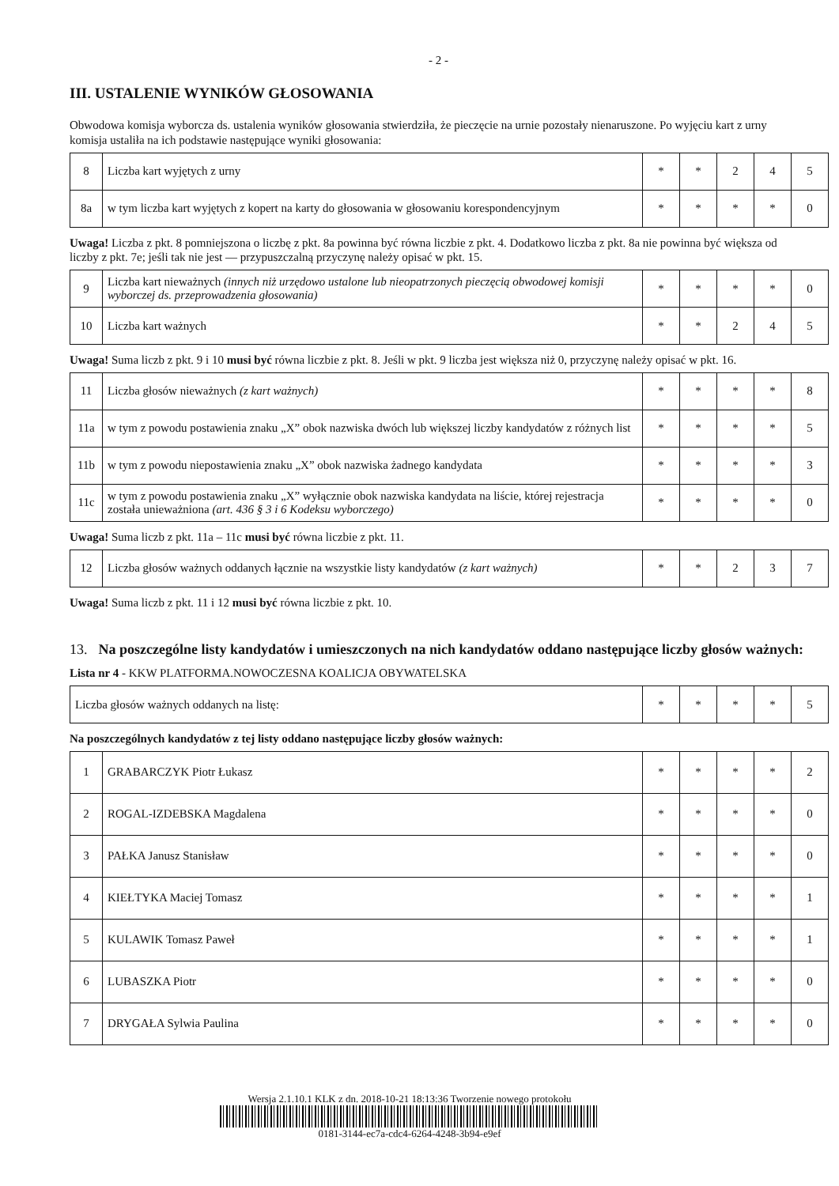- 2 -
III. USTALENIE WYNIKÓW GŁOSOWANIA
Obwodowa komisja wyborcza ds. ustalenia wyników głosowania stwierdziła, że pieczęcie na urnie pozostały nienaruszone. Po wyjęciu kart z urny komisja ustaliła na ich podstawie następujące wyniki głosowania:
| 8 | Liczba kart wyjętych z urny | * | * | 2 | 4 | 5 |
| 8a | w tym liczba kart wyjętych z kopert na karty do głosowania w głosowaniu korespondencyjnym | * | * | * | * | 0 |
Uwaga! Liczba z pkt. 8 pomniejszona o liczbę z pkt. 8a powinna być równa liczbie z pkt. 4. Dodatkowo liczba z pkt. 8a nie powinna być większa od liczby z pkt. 7e; jeśli tak nie jest — przypuszczalną przyczynę należy opisać w pkt. 15.
| 9 | Liczba kart nieważnych (innych niż urzędowo ustalone lub nieopatrzonych pieczęcią obwodowej komisji wyborczej ds. przeprowadzenia głosowania) | * | * | * | * | 0 |
| 10 | Liczba kart ważnych | * | * | 2 | 4 | 5 |
Uwaga! Suma liczb z pkt. 9 i 10 musi być równa liczbie z pkt. 8. Jeśli w pkt. 9 liczba jest większa niż 0, przyczynę należy opisać w pkt. 16.
| 11 | Liczba głosów nieważnych (z kart ważnych) | * | * | * | * | 8 |
| 11a | w tym z powodu postawienia znaku „X” obok nazwiska dwóch lub większej liczby kandydatów z różnych list | * | * | * | * | 5 |
| 11b | w tym z powodu niepostawienia znaku „X” obok nazwiska żadnego kandydata | * | * | * | * | 3 |
| 11c | w tym z powodu postawienia znaku „X” wyłącznie obok nazwiska kandydata na liście, której rejestracja została unieważniona (art. 436 § 3 i 6 Kodeksu wyborczego) | * | * | * | * | 0 |
Uwaga! Suma liczb z pkt. 11a – 11c musi być równa liczbie z pkt. 11.
| 12 | Liczba głosów ważnych oddanych łącznie na wszystkie listy kandydatów (z kart ważnych) | * | * | 2 | 3 | 7 |
Uwaga! Suma liczb z pkt. 11 i 12 musi być równa liczbie z pkt. 10.
13. Na poszczególne listy kandydatów i umieszczonych na nich kandydatów oddano następujące liczby głosów ważnych:
Lista nr 4 - KKW PLATFORMA.NOWOCZESNA KOALICJA OBYWATELSKA
| Liczba głosów ważnych oddanych na listę: | * | * | * | * | 5 |
Na poszczególnych kandydatów z tej listy oddano następujące liczby głosów ważnych:
| 1 | GRABARCZYK Piotr Łukasz | * | * | * | * | 2 |
| 2 | ROGAL-IZDEBSKA Magdalena | * | * | * | * | 0 |
| 3 | PAŁKA Janusz Stanisław | * | * | * | * | 0 |
| 4 | KIEŁTYKA Maciej Tomasz | * | * | * | * | 1 |
| 5 | KULAWIK Tomasz Paweł | * | * | * | * | 1 |
| 6 | LUBASZKA Piotr | * | * | * | * | 0 |
| 7 | DRYGAŁA Sylwia Paulina | * | * | * | * | 0 |
Wersja 2.1.10.1 KLK z dn. 2018-10-21 18:13:36 Tworzenie nowego protokołu
0181-3144-ec7a-cdc4-6264-4248-3b94-e9ef